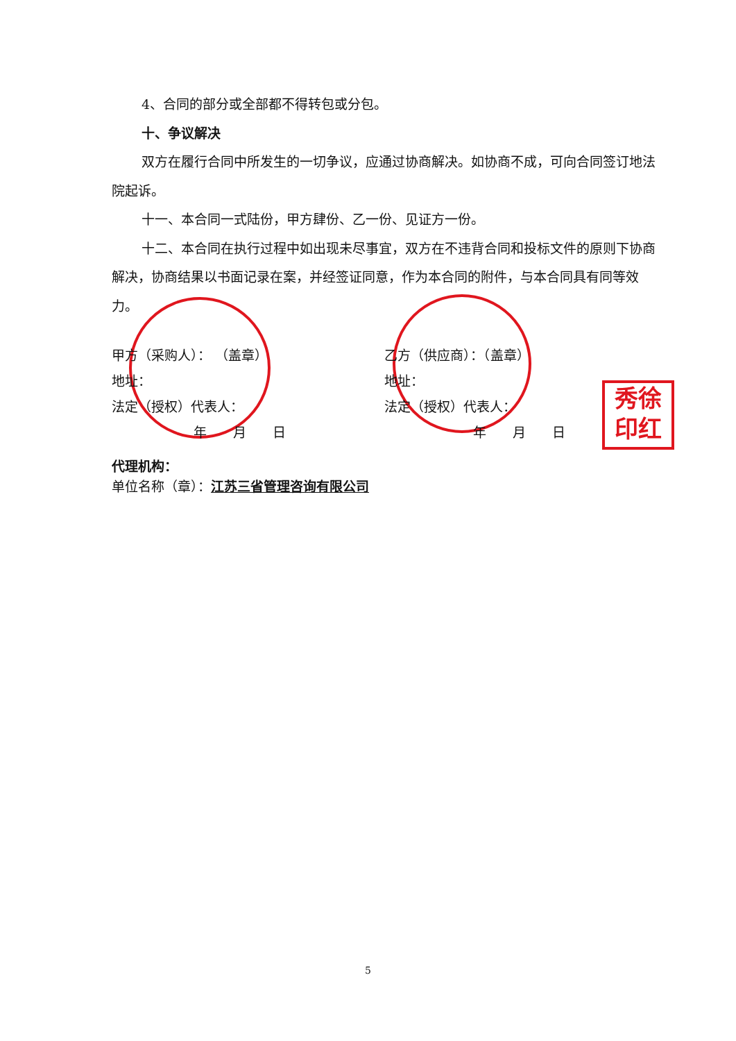秀徐
印红
4、合同的部分或全部都不得转包或分包。
十、争议解决
双方在履行合同中所发生的一切争议，应通过协商解决。如协商不成，可向合同签订地法院起诉。
十一、本合同一式陆份，甲方肆份、乙一份、见证方一份。
十二、本合同在执行过程中如出现未尽事宜，双方在不违背合同和投标文件的原则下协商解决，协商结果以书面记录在案，并经签证同意，作为本合同的附件，与本合同具有同等效力。
甲方（采购人）： （盖章）
地址：
法定（授权）代表人：
年　　月　　日
乙方（供应商）：（盖章）
地址：
法定（授权）代表人：
年　　月　　日
代理机构：
单位名称（章）：江苏三省管理咨询有限公司
5